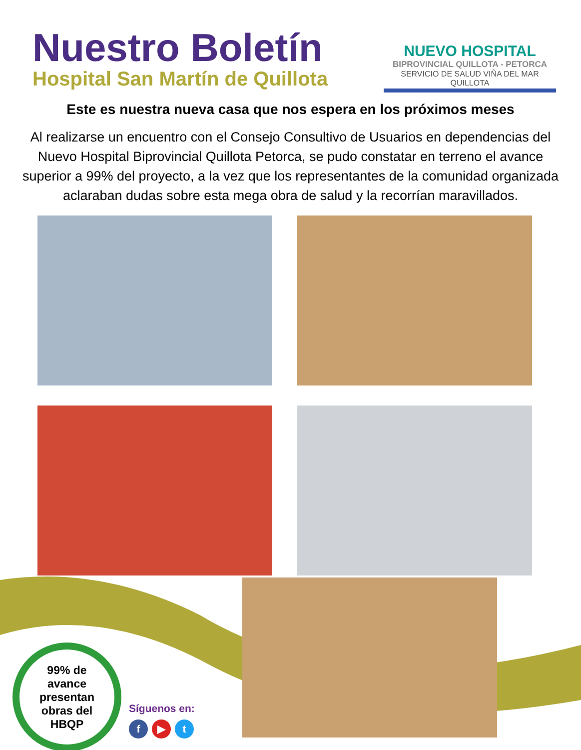Nuestro Boletín
Hospital San Martín de Quillota
NUEVO HOSPITAL
BIPROVINCIAL QUILLOTA - PETORCA
SERVICIO DE SALUD VIÑA DEL MAR QUILLOTA
Este es nuestra nueva casa que nos espera en los próximos meses
Al realizarse un encuentro con el Consejo Consultivo de Usuarios en dependencias del Nuevo Hospital Biprovincial Quillota Petorca, se pudo constatar en terreno el avance superior a 99% del proyecto, a la vez que los representantes de la comunidad organizada aclaraban dudas sobre esta mega obra de salud y la recorrían maravillados.
99% de
avance
presentan
obras del
HBQP
Síguenos en:
f ▶ t